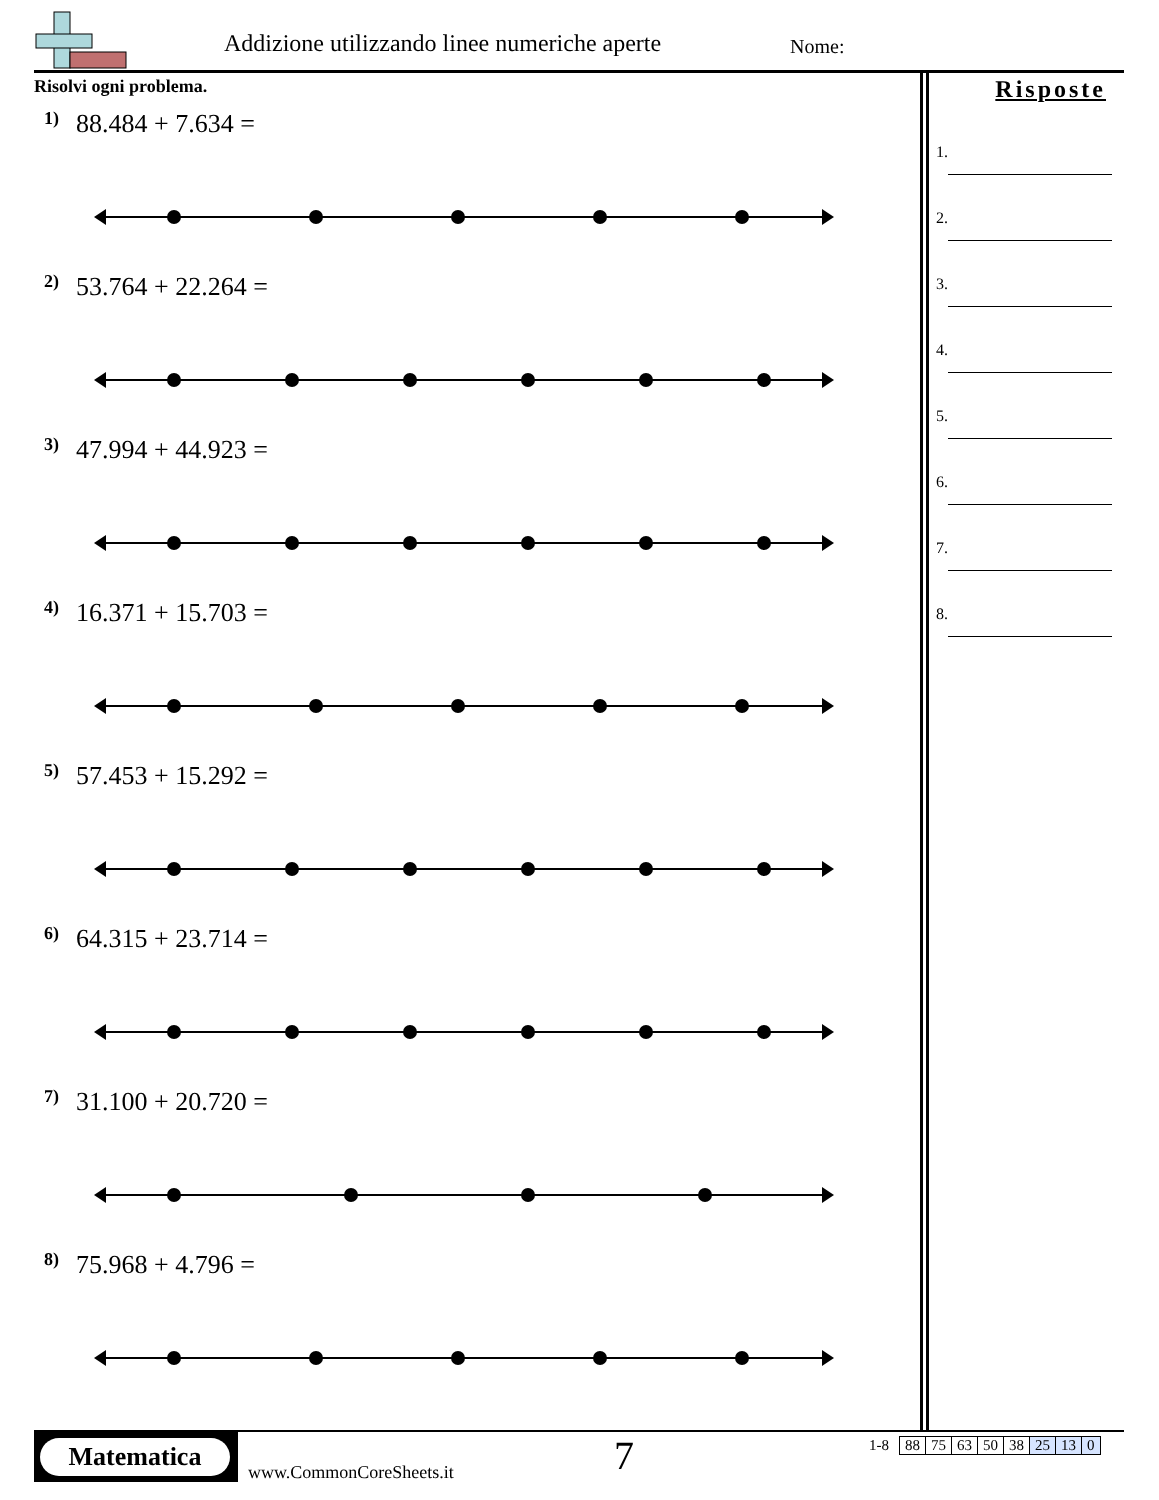Addizione utilizzando linee numeriche aperte
Nome:
Risolvi ogni problema.
1) 88.484 + 7.634 =
2) 53.764 + 22.264 =
3) 47.994 + 44.923 =
4) 16.371 + 15.703 =
5) 57.453 + 15.292 =
6) 64.315 + 23.714 =
7) 31.100 + 20.720 =
8) 75.968 + 4.796 =
Risposte
1.
2.
3.
4.
5.
6.
7.
8.
Matematica
www.CommonCoreSheets.it 7
| 1-8 | 88 | 75 | 63 | 50 | 38 | 25 | 13 | 0 |